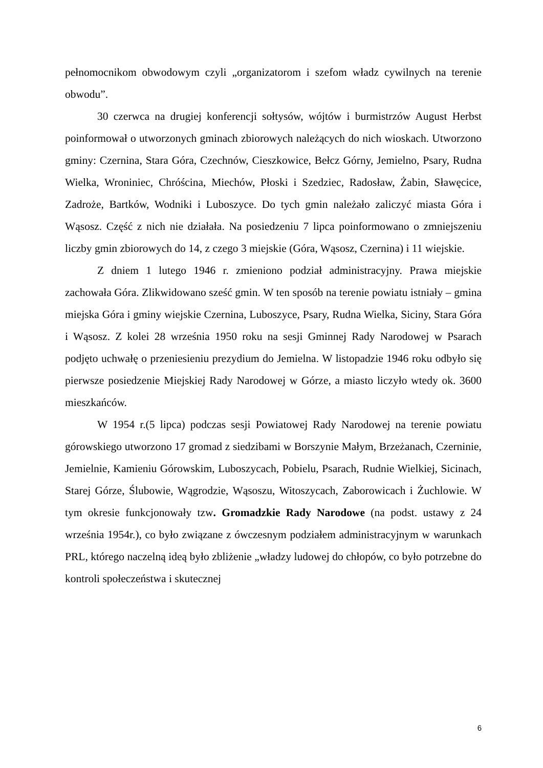pełnomocnikom obwodowym czyli „organizatorom i szefom władz cywilnych na terenie obwodu”.
30 czerwca na drugiej konferencji sołtysów, wójtów i burmistrzów August Herbst poinformował o utworzonych gminach zbiorowych należących do nich wioskach. Utworzono gminy: Czernina, Stara Góra, Czechnów, Cieszkowice, Bełcz Górny, Jemielno, Psary, Rudna Wielka, Wroniniec, Chróścina, Miechów, Płoski i Szedziec, Radosław, Żabin, Sławęcice, Zadroże, Bartków, Wodniki i Luboszyce. Do tych gmin należało zaliczyć miasta Góra i Wąsosz. Część z nich nie działała. Na posiedzeniu 7 lipca poinformowano o zmniejszeniu liczby gmin zbiorowych do 14, z czego 3 miejskie (Góra, Wąsosz, Czernina) i 11 wiejskie.
Z dniem 1 lutego 1946 r. zmieniono podział administracyjny. Prawa miejskie zachowała Góra. Zlikwidowano sześć gmin. W ten sposób na terenie powiatu istniały – gmina miejska Góra i gminy wiejskie Czernina, Luboszyce, Psary, Rudna Wielka, Siciny, Stara Góra i Wąsosz. Z kolei 28 września 1950 roku na sesji Gminnej Rady Narodowej w Psarach podjęto uchwałę o przeniesieniu prezydium do Jemielna. W listopadzie 1946 roku odbyło się pierwsze posiedzenie Miejskiej Rady Narodowej w Górze, a miasto liczyło wtedy ok. 3600 mieszkańców.
W 1954 r.(5 lipca) podczas sesji Powiatowej Rady Narodowej na terenie powiatu górowskiego utworzono 17 gromad z siedzibami w Borszynie Małym, Brzeżanach, Czerninie, Jemielnie, Kamieniu Górowskim, Luboszycach, Pobielu, Psarach, Rudnie Wielkiej, Sicinach, Starej Górze, Ślubowie, Wągrodzie, Wąsoszu, Witoszycach, Zaborowicach i Żuchlowie. W tym okresie funkcjonowały tzw. Gromadzkie Rady Narodowe (na podst. ustawy z 24 września 1954r.), co było związane z ówczesnym podziałem administracyjnym w warunkach PRL, którego naczelną ideą było zbliżenie „władzy ludowej do chłopów, co było potrzebne do kontroli społeczeństwa i skutecznej
6